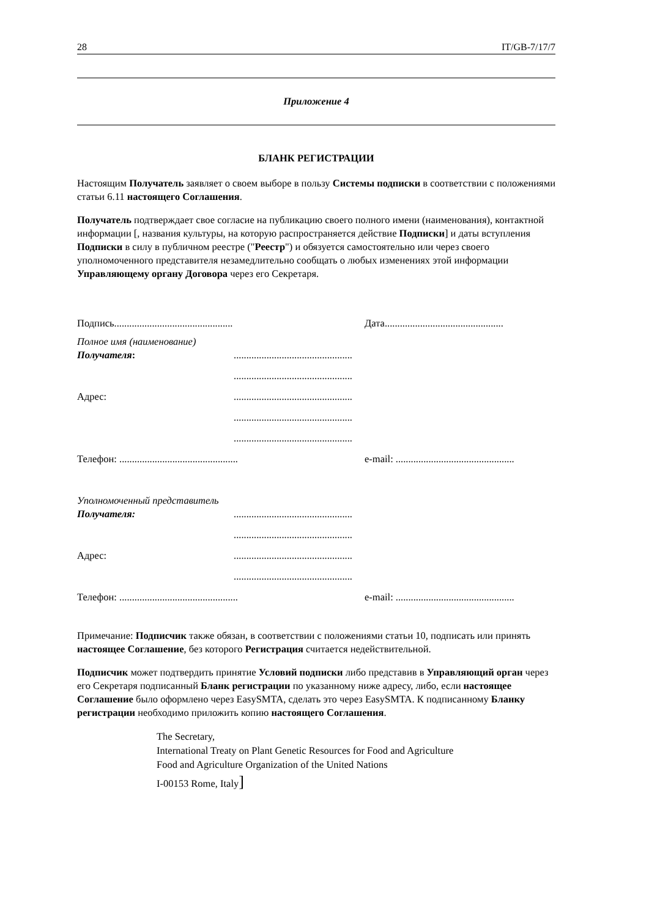28 IT/GB-7/17/7
Приложение 4
БЛАНК РЕГИСТРАЦИИ
Настоящим Получатель заявляет о своем выборе в пользу Системы подписки в соответствии с положениями статьи 6.11 настоящего Соглашения.
Получатель подтверждает свое согласие на публикацию своего полного имени (наименования), контактной информации [, названия культуры, на которую распространяется действие Подписки] и даты вступления Подписки в силу в публичном реестре ("Реестр") и обязуется самостоятельно или через своего уполномоченного представителя незамедлительно сообщать о любых изменениях этой информации Управляющему органу Договора через его Секретаря.
Подпись............................................... Дата...............................................
Полное имя (наименование)
Получателя:...............................................
...............................................
Адрес:...............................................
...............................................
...............................................
Телефон: ............................................... e-mail: ...............................................
Уполномоченный представитель
Получателя:...............................................
...............................................
Адрес:...............................................
...............................................
Телефон: ............................................... e-mail: ...............................................
Примечание: Подписчик также обязан, в соответствии с положениями статьи 10, подписать или принять настоящее Соглашение, без которого Регистрация считается недействительной.
Подписчик может подтвердить принятие Условий подписки либо представив в Управляющий орган через его Секретаря подписанный Бланк регистрации по указанному ниже адресу, либо, если настоящее Соглашение было оформлено через EasySMTA, сделать это через EasySMTA. К подписанному Бланку регистрации необходимо приложить копию настоящего Соглашения.
The Secretary,
International Treaty on Plant Genetic Resources for Food and Agriculture
Food and Agriculture Organization of the United Nations
I-00153 Rome, Italy]